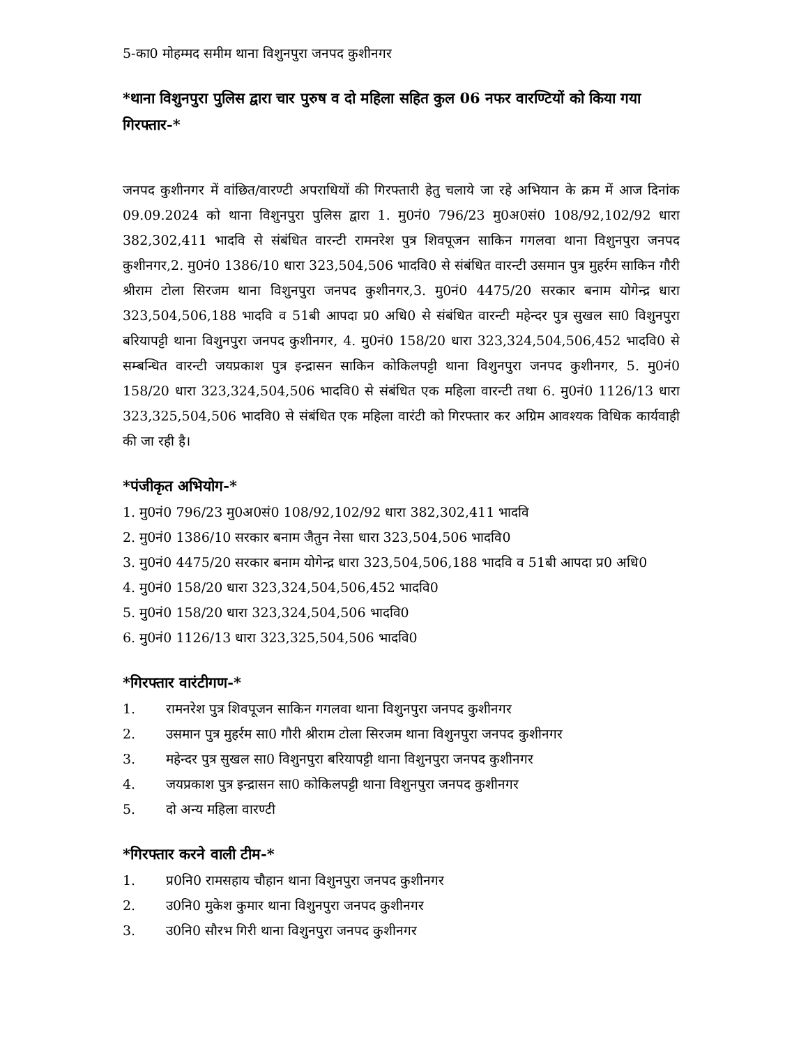5-का0 मोहम्मद समीम थाना विशुनपुरा जनपद कुशीनगर
*थाना विशुनपुरा पुलिस द्वारा चार पुरुष व दो महिला सहित कुल 06 नफर वारण्टियों को किया गया गिरफ्तार-*
जनपद कुशीनगर में वांछित/वारण्टी अपराधियों की गिरफ्तारी हेतु चलाये जा रहे अभियान के क्रम में आज दिनांक 09.09.2024 को थाना विशुनपुरा पुलिस द्वारा 1. मु0नं0 796/23 मु0अ0सं0 108/92,102/92 धारा 382,302,411 भादवि से संबंधित वारन्टी रामनरेश पुत्र शिवपूजन साकिन गगलवा थाना विशुनपुरा जनपद कुशीनगर,2. मु0नं0 1386/10 धारा 323,504,506 भादवि0 से संबंधित वारन्टी उसमान पुत्र मुहर्रम साकिन गौरी श्रीराम टोला सिरजम थाना विशुनपुरा जनपद कुशीनगर,3. मु0नं0 4475/20 सरकार बनाम योगेन्द्र धारा 323,504,506,188 भादवि व 51बी आपदा प्र0 अधि0 से संबंधित वारन्टी महेन्दर पुत्र सुखल सा0 विशुनपुरा बरियापट्टी थाना विशुनपुरा जनपद कुशीनगर, 4. मु0नं0 158/20 धारा 323,324,504,506,452 भादवि0 से सम्बन्धित वारन्टी जयप्रकाश पुत्र इन्द्रासन साकिन कोकिलपट्टी थाना विशुनपुरा जनपद कुशीनगर, 5. मु0नं0 158/20 धारा 323,324,504,506 भादवि0 से संबंधित एक महिला वारन्टी तथा 6. मु0नं0 1126/13 धारा 323,325,504,506 भादवि0 से संबंधित एक महिला वारंटी को गिरफ्तार कर अग्रिम आवश्यक विधिक कार्यवाही की जा रही है।
*पंजीकृत अभियोग-*
1. मु0नं0 796/23 मु0अ0सं0 108/92,102/92 धारा 382,302,411 भादवि
2. मु0नं0 1386/10 सरकार बनाम जैतुन नेसा धारा 323,504,506 भादवि0
3. मु0नं0 4475/20 सरकार बनाम योगेन्द्र धारा 323,504,506,188 भादवि व 51बी आपदा प्र0 अधि0
4. मु0नं0 158/20 धारा 323,324,504,506,452 भादवि0
5. मु0नं0 158/20 धारा 323,324,504,506 भादवि0
6. मु0नं0 1126/13 धारा 323,325,504,506 भादवि0
*गिरफ्तार वारंटीगण-*
1. रामनरेश पुत्र शिवपूजन साकिन गगलवा थाना विशुनपुरा जनपद कुशीनगर
2. उसमान पुत्र मुहर्रम सा0 गौरी श्रीराम टोला सिरजम थाना विशुनपुरा जनपद कुशीनगर
3. महेन्दर पुत्र सुखल सा0 विशुनपुरा बरियापट्टी थाना विशुनपुरा जनपद कुशीनगर
4. जयप्रकाश पुत्र इन्द्रासन सा0 कोकिलपट्टी थाना विशुनपुरा जनपद कुशीनगर
5. दो अन्य महिला वारण्टी
*गिरफ्तार करने वाली टीम-*
1. प्र0नि0 रामसहाय चौहान थाना विशुनपुरा जनपद कुशीनगर
2. उ0नि0 मुकेश कुमार थाना विशुनपुरा जनपद कुशीनगर
3. उ0नि0 सौरभ गिरी थाना विशुनपुरा जनपद कुशीनगर